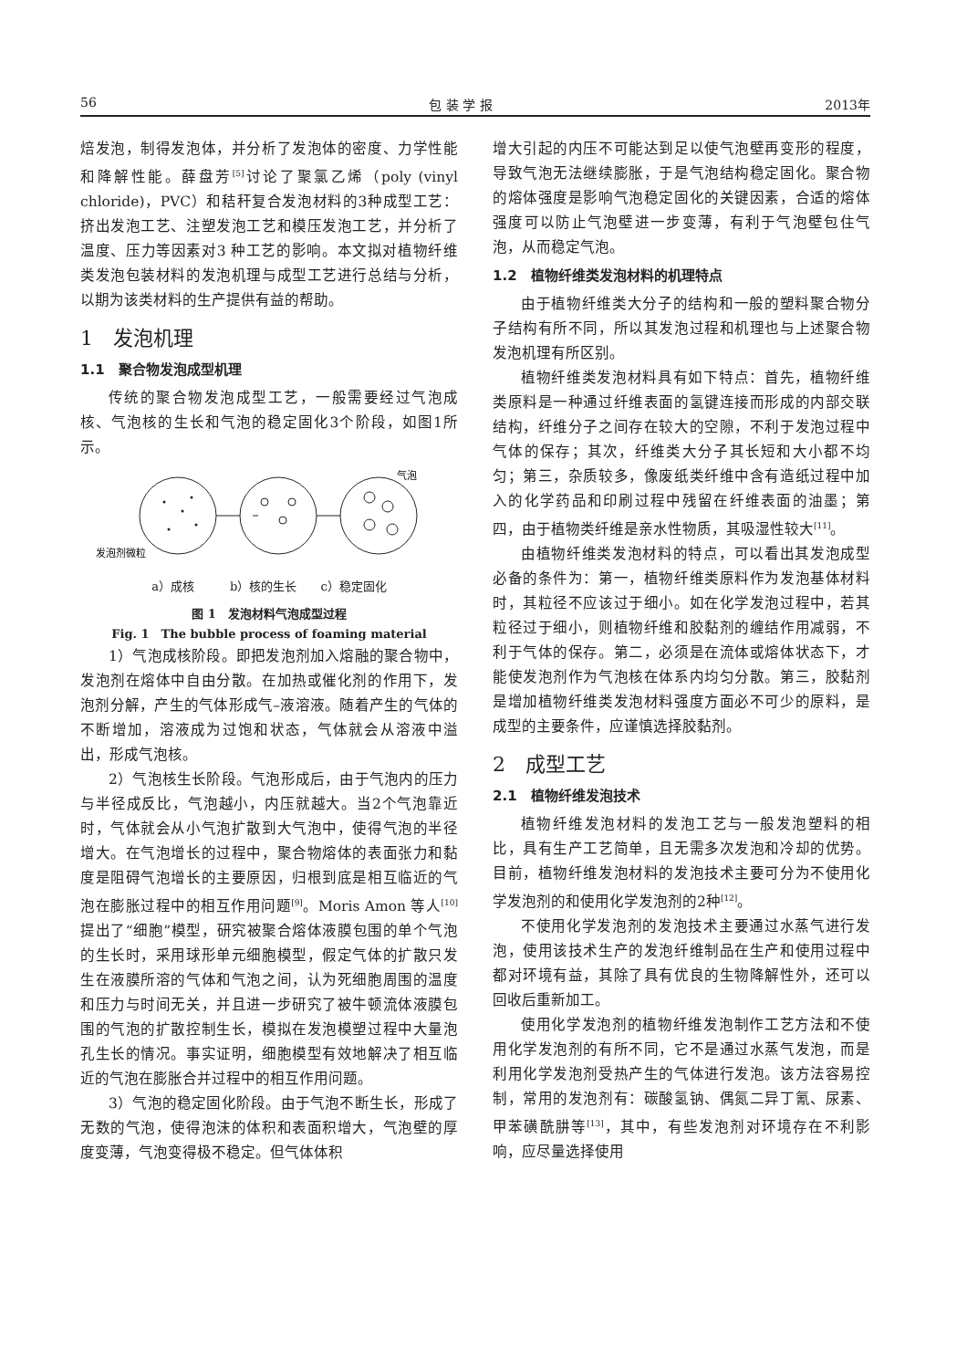56 包 装 学 报 2013年
焙发泡，制得发泡体，并分析了发泡体的密度、力学性能和降解性能。薛盘芳<sup>[5]</sup>讨论了聚氯乙烯（poly (vinyl chloride)，PVC）和秸秆复合发泡材料的3种成型工艺：挤出发泡工艺、注塑发泡工艺和模压发泡工艺，并分析了温度、压力等因素对3 种工艺的影响。本文拟对植物纤维类发泡包装材料的发泡机理与成型工艺进行总结与分析，以期为该类材料的生产提供有益的帮助。
1　发泡机理
1.1　聚合物发泡成型机理
传统的聚合物发泡成型工艺，一般需要经过气泡成核、气泡核的生长和气泡的稳定固化3个阶段，如图1所示。
气泡
发泡剂微粒
a）成核　　　b）核的生长　　c）稳定固化
图 1　发泡材料气泡成型过程
Fig. 1　The bubble process of foaming material
1）气泡成核阶段。即把发泡剂加入熔融的聚合物中，发泡剂在熔体中自由分散。在加热或催化剂的作用下，发泡剂分解，产生的气体形成气–液溶液。随着产生的气体的不断增加，溶液成为过饱和状态，气体就会从溶液中溢出，形成气泡核。
2）气泡核生长阶段。气泡形成后，由于气泡内的压力与半径成反比，气泡越小，内压就越大。当2个气泡靠近时，气体就会从小气泡扩散到大气泡中，使得气泡的半径增大。在气泡增长的过程中，聚合物熔体的表面张力和黏度是阻碍气泡增长的主要原因，归根到底是相互临近的气泡在膨胀过程中的相互作用问题<sup>[9]</sup>。Moris Amon 等人<sup>[10]</sup>提出了“细胞”模型，研究被聚合熔体液膜包围的单个气泡的生长时，采用球形单元细胞模型，假定气体的扩散只发生在液膜所溶的气体和气泡之间，认为死细胞周围的温度和压力与时间无关，并且进一步研究了被牛顿流体液膜包围的气泡的扩散控制生长，模拟在发泡模塑过程中大量泡孔生长的情况。事实证明，细胞模型有效地解决了相互临近的气泡在膨胀合并过程中的相互作用问题。
3）气泡的稳定固化阶段。由于气泡不断生长，形成了无数的气泡，使得泡沫的体积和表面积增大，气泡壁的厚度变薄，气泡变得极不稳定。但气体体积
增大引起的内压不可能达到足以使气泡壁再变形的程度，导致气泡无法继续膨胀，于是气泡结构稳定固化。聚合物的熔体强度是影响气泡稳定固化的关键因素，合适的熔体强度可以防止气泡壁进一步变薄，有利于气泡壁包住气泡，从而稳定气泡。
1.2　植物纤维类发泡材料的机理特点
由于植物纤维类大分子的结构和一般的塑料聚合物分子结构有所不同，所以其发泡过程和机理也与上述聚合物发泡机理有所区别。
植物纤维类发泡材料具有如下特点：首先，植物纤维类原料是一种通过纤维表面的氢键连接而形成的内部交联结构，纤维分子之间存在较大的空隙，不利于发泡过程中气体的保存；其次，纤维类大分子其长短和大小都不均匀；第三，杂质较多，像废纸类纤维中含有造纸过程中加入的化学药品和印刷过程中残留在纤维表面的油墨；第四，由于植物类纤维是亲水性物质，其吸湿性较大<sup>[11]</sup>。
由植物纤维类发泡材料的特点，可以看出其发泡成型必备的条件为：第一，植物纤维类原料作为发泡基体材料时，其粒径不应该过于细小。如在化学发泡过程中，若其粒径过于细小，则植物纤维和胶黏剂的缠结作用减弱，不利于气体的保存。第二，必须是在流体或熔体状态下，才能使发泡剂作为气泡核在体系内均匀分散。第三，胶黏剂是增加植物纤维类发泡材料强度方面必不可少的原料，是成型的主要条件，应谨慎选择胶黏剂。
2　成型工艺
2.1　植物纤维发泡技术
植物纤维发泡材料的发泡工艺与一般发泡塑料的相比，具有生产工艺简单，且无需多次发泡和冷却的优势。目前，植物纤维发泡材料的发泡技术主要可分为不使用化学发泡剂的和使用化学发泡剂的2种<sup>[12]</sup>。
不使用化学发泡剂的发泡技术主要通过水蒸气进行发泡，使用该技术生产的发泡纤维制品在生产和使用过程中都对环境有益，其除了具有优良的生物降解性外，还可以回收后重新加工。
使用化学发泡剂的植物纤维发泡制作工艺方法和不使用化学发泡剂的有所不同，它不是通过水蒸气发泡，而是利用化学发泡剂受热产生的气体进行发泡。该方法容易控制，常用的发泡剂有：碳酸氢钠、偶氮二异丁氰、尿素、甲苯磺酰肼等<sup>[13]</sup>，其中，有些发泡剂对环境存在不利影响，应尽量选择使用